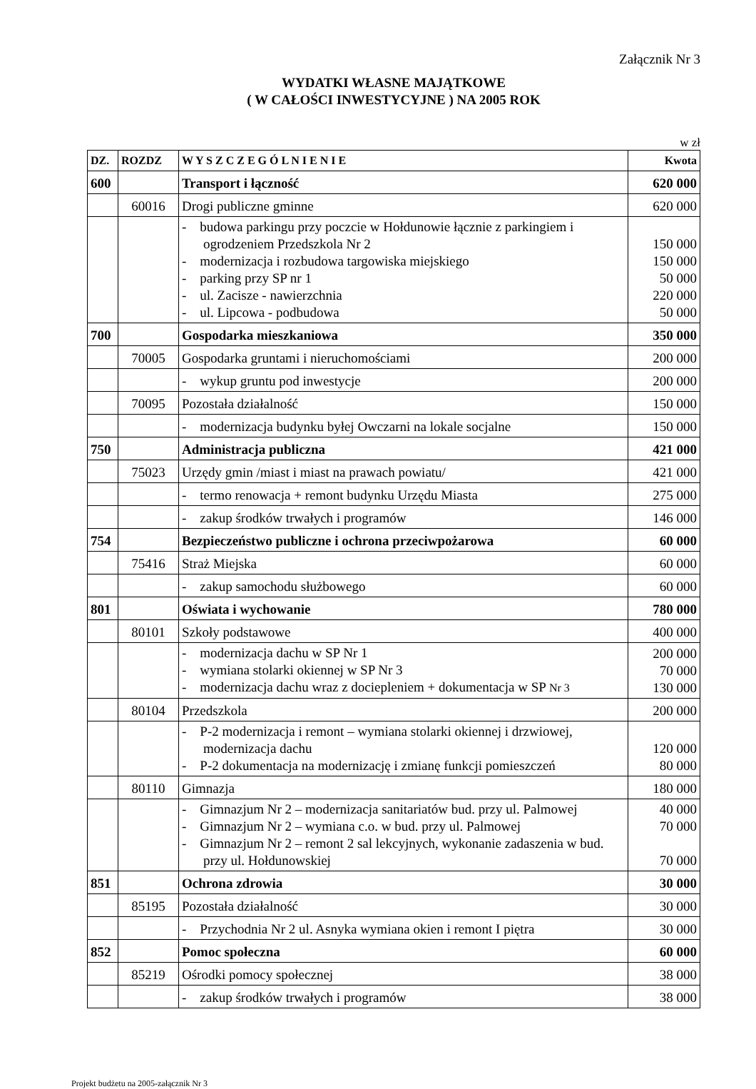Załącznik Nr 3
WYDATKI WŁASNE MAJĄTKOWE
( W CAŁOŚCI INWESTYCYJNE ) NA 2005 ROK
w zł
| DZ. | ROZDZ | W Y S Z C Z E G Ó L N I E N I E | Kwota |
| --- | --- | --- | --- |
| 600 | | Transport i łączność | 620 000 |
| | 60016 | Drogi publiczne gminne | 620 000 |
| | | - budowa parkingu przy poczcie w Hołdunowie łącznie z parkingiem i ogrodzeniem Przedszkola Nr 2 - modernizacja i rozbudowa targowiska miejskiego - parking przy SP nr 1 - ul. Zacisze - nawierzchnia - ul. Lipcowa - podbudowa | 150 000 150 000 50 000 220 000 50 000 |
| 700 | | Gospodarka mieszkaniowa | 350 000 |
| | 70005 | Gospodarka gruntami i nieruchomościami | 200 000 |
| | | - wykup gruntu pod inwestycje | 200 000 |
| | 70095 | Pozostała działalność | 150 000 |
| | | - modernizacja budynku byłej Owczarni na lokale socjalne | 150 000 |
| 750 | | Administracja publiczna | 421 000 |
| | 75023 | Urzędy gmin /miast i miast na prawach powiatu/ | 421 000 |
| | | - termo renowacja + remont budynku Urzędu Miasta | 275 000 |
| | | - zakup środków trwałych i programów | 146 000 |
| 754 | | Bezpieczeństwo publiczne i ochrona przeciwpożarowa | 60 000 |
| | 75416 | Straż Miejska | 60 000 |
| | | - zakup samochodu służbowego | 60 000 |
| 801 | | Oświata i wychowanie | 780 000 |
| | 80101 | Szkoły podstawowe | 400 000 |
| | | - modernizacja dachu w SP Nr 1 - wymiana stolarki okiennej w SP Nr 3 - modernizacja dachu wraz z dociepleniem + dokumentacja w SP Nr 3 | 200 000 70 000 130 000 |
| | 80104 | Przedszkola | 200 000 |
| | | - P-2 modernizacja i remont – wymiana stolarki okiennej i drzwiowej, modernizacja dachu - P-2 dokumentacja na modernizację i zmianę funkcji pomieszczeń | 120 000 80 000 |
| | 80110 | Gimnazja | 180 000 |
| | | - Gimnazjum Nr 2 – modernizacja sanitariatów bud. przy ul. Palmowej - Gimnazjum Nr 2 – wymiana c.o. w bud. przy ul. Palmowej - Gimnazjum Nr 2 – remont 2 sal lekcyjnych, wykonanie zadaszenia w bud. przy ul. Hołdunowskiej | 40 000 70 000 70 000 |
| 851 | | Ochrona zdrowia | 30 000 |
| | 85195 | Pozostała działalność | 30 000 |
| | | - Przychodnia Nr 2 ul. Asnyka wymiana okien i remont I piętra | 30 000 |
| 852 | | Pomoc społeczna | 60 000 |
| | 85219 | Ośrodki pomocy społecznej | 38 000 |
| | | - zakup środków trwałych i programów | 38 000 |
Projekt budżetu na 2005-załącznik Nr 3